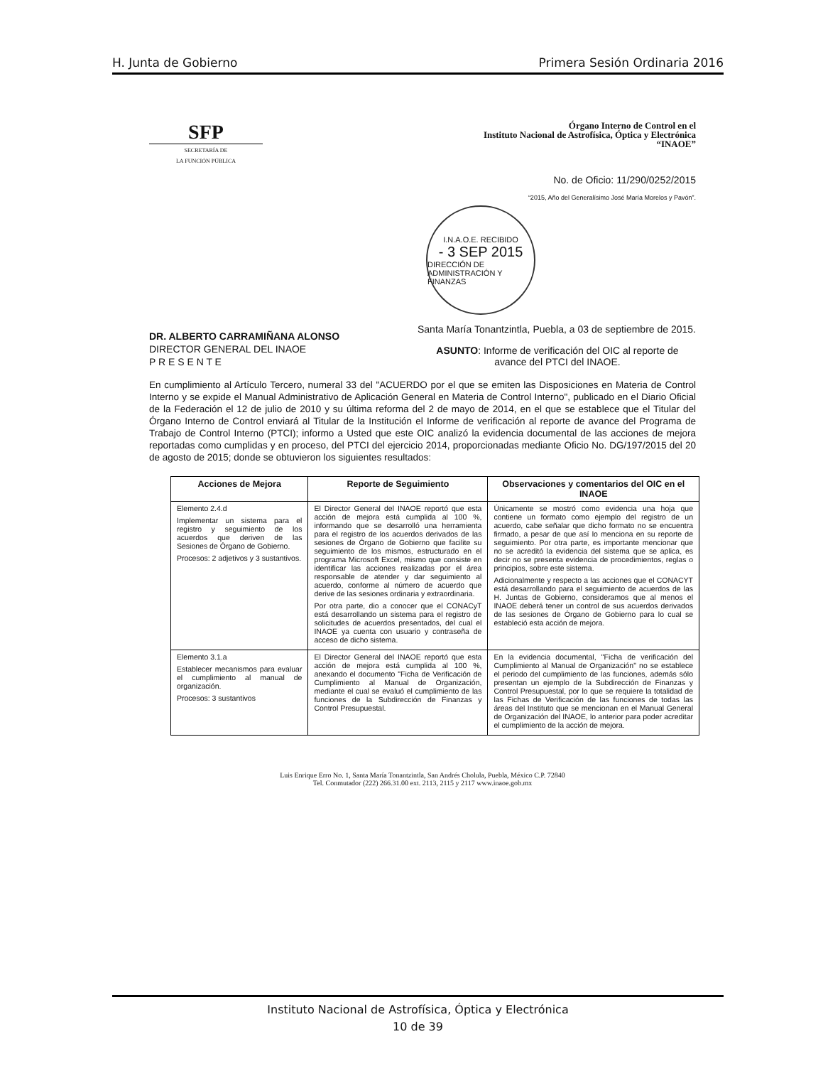H. Junta de Gobierno Primera Sesión Ordinaria 2016
SFP
SECRETARÍA DE
LA FUNCIÓN PÚBLICA
Órgano Interno de Control en el
Instituto Nacional de Astrofísica, Óptica y Electrónica
“INAOE”
No. de Oficio: 11/290/0252/2015
“2015, Año del Generalísimo José María Morelos y Pavón”.
I.N.A.O.E. RECIBIDO
- 3 SEP 2015
DIRECCIÓN DE ADMINISTRACIÓN Y FINANZAS
DR. ALBERTO CARRAMIÑANA ALONSO
DIRECTOR GENERAL DEL INAOE
P R E S E N T E
Santa María Tonantzintla, Puebla, a 03 de septiembre de 2015.
ASUNTO: Informe de verificación del OIC al reporte de avance del PTCI del INAOE.
En cumplimiento al Artículo Tercero, numeral 33 del "ACUERDO por el que se emiten las Disposiciones en Materia de Control Interno y se expide el Manual Administrativo de Aplicación General en Materia de Control Interno", publicado en el Diario Oficial de la Federación el 12 de julio de 2010 y su última reforma del 2 de mayo de 2014, en el que se establece que el Titular del Órgano Interno de Control enviará al Titular de la Institución el Informe de verificación al reporte de avance del Programa de Trabajo de Control Interno (PTCI); informo a Usted que este OIC analizó la evidencia documental de las acciones de mejora reportadas como cumplidas y en proceso, del PTCI del ejercicio 2014, proporcionadas mediante Oficio No. DG/197/2015 del 20 de agosto de 2015; donde se obtuvieron los siguientes resultados:
| Acciones de Mejora | Reporte de Seguimiento | Observaciones y comentarios del OIC en el INAOE |
| --- | --- | --- |
| Elemento 2.4.d Implementar un sistema para el registro y seguimiento de los acuerdos que deriven de las Sesiones de Órgano de Gobierno. Procesos: 2 adjetivos y 3 sustantivos. | El Director General del INAOE reportó que esta acción de mejora está cumplida al 100 %, informando que se desarrolló una herramienta para el registro de los acuerdos derivados de las sesiones de Órgano de Gobierno que facilite su seguimiento de los mismos, estructurado en el programa Microsoft Excel, mismo que consiste en identificar las acciones realizadas por el área responsable de atender y dar seguimiento al acuerdo, conforme al número de acuerdo que derive de las sesiones ordinaria y extraordinaria. Por otra parte, dio a conocer que el CONACyT está desarrollando un sistema para el registro de solicitudes de acuerdos presentados, del cual el INAOE ya cuenta con usuario y contraseña de acceso de dicho sistema. | Únicamente se mostró como evidencia una hoja que contiene un formato como ejemplo del registro de un acuerdo, cabe señalar que dicho formato no se encuentra firmado, a pesar de que así lo menciona en su reporte de seguimiento. Por otra parte, es importante mencionar que no se acreditó la evidencia del sistema que se aplica, es decir no se presenta evidencia de procedimientos, reglas o principios, sobre este sistema. Adicionalmente y respecto a las acciones que el CONACYT está desarrollando para el seguimiento de acuerdos de las H. Juntas de Gobierno, consideramos que al menos el INAOE deberá tener un control de sus acuerdos derivados de las sesiones de Órgano de Gobierno para lo cual se estableció esta acción de mejora. |
| Elemento 3.1.a Establecer mecanismos para evaluar el cumplimiento al manual de organización. Procesos: 3 sustantivos | El Director General del INAOE reportó que esta acción de mejora está cumplida al 100 %, anexando el documento "Ficha de Verificación de Cumplimiento al Manual de Organización, mediante el cual se evaluó el cumplimiento de las funciones de la Subdirección de Finanzas y Control Presupuestal. | En la evidencia documental, "Ficha de verificación del Cumplimiento al Manual de Organización" no se establece el periodo del cumplimiento de las funciones, además sólo presentan un ejemplo de la Subdirección de Finanzas y Control Presupuestal, por lo que se requiere la totalidad de las Fichas de Verificación de las funciones de todas las áreas del Instituto que se mencionan en el Manual General de Organización del INAOE, lo anterior para poder acreditar el cumplimiento de la acción de mejora. |
Luis Enrique Erro No. 1, Santa María Tonantzintla, San Andrés Cholula, Puebla, México C.P. 72840
Tel. Conmutador (222) 266.31.00 ext. 2113, 2115 y 2117 www.inaoe.gob.mx
Instituto Nacional de Astrofísica, Óptica y Electrónica
10 de 39